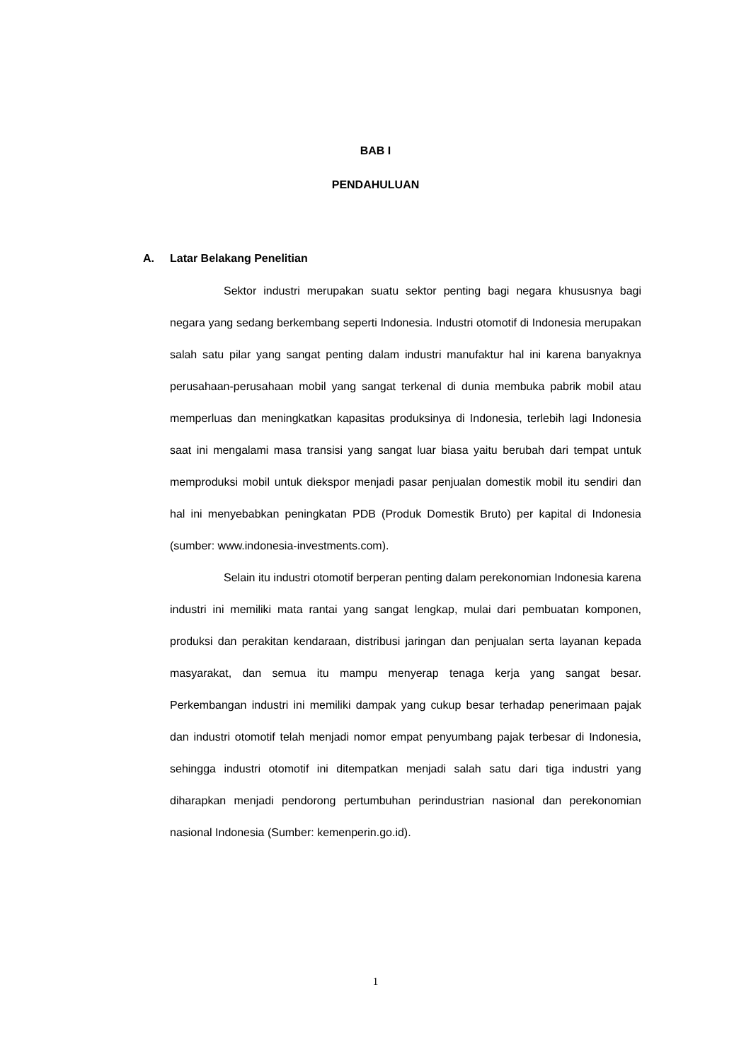BAB I
PENDAHULUAN
A. Latar Belakang Penelitian
Sektor industri merupakan suatu sektor penting bagi negara khususnya bagi negara yang sedang berkembang seperti Indonesia. Industri otomotif di Indonesia merupakan salah satu pilar yang sangat penting dalam industri manufaktur hal ini karena banyaknya perusahaan-perusahaan mobil yang sangat terkenal di dunia membuka pabrik mobil atau memperluas dan meningkatkan kapasitas produksinya di Indonesia, terlebih lagi Indonesia saat ini mengalami masa transisi yang sangat luar biasa yaitu berubah dari tempat untuk memproduksi mobil untuk diekspor menjadi pasar penjualan domestik mobil itu sendiri dan hal ini menyebabkan peningkatan PDB (Produk Domestik Bruto) per kapital di Indonesia (sumber: www.indonesia-investments.com).
Selain itu industri otomotif berperan penting dalam perekonomian Indonesia karena industri ini memiliki mata rantai yang sangat lengkap, mulai dari pembuatan komponen, produksi dan perakitan kendaraan, distribusi jaringan dan penjualan serta layanan kepada masyarakat, dan semua itu mampu menyerap tenaga kerja yang sangat besar. Perkembangan industri ini memiliki dampak yang cukup besar terhadap penerimaan pajak dan industri otomotif telah menjadi nomor empat penyumbang pajak terbesar di Indonesia, sehingga industri otomotif ini ditempatkan menjadi salah satu dari tiga industri yang diharapkan menjadi pendorong pertumbuhan perindustrian nasional dan perekonomian nasional Indonesia (Sumber: kemenperin.go.id).
1